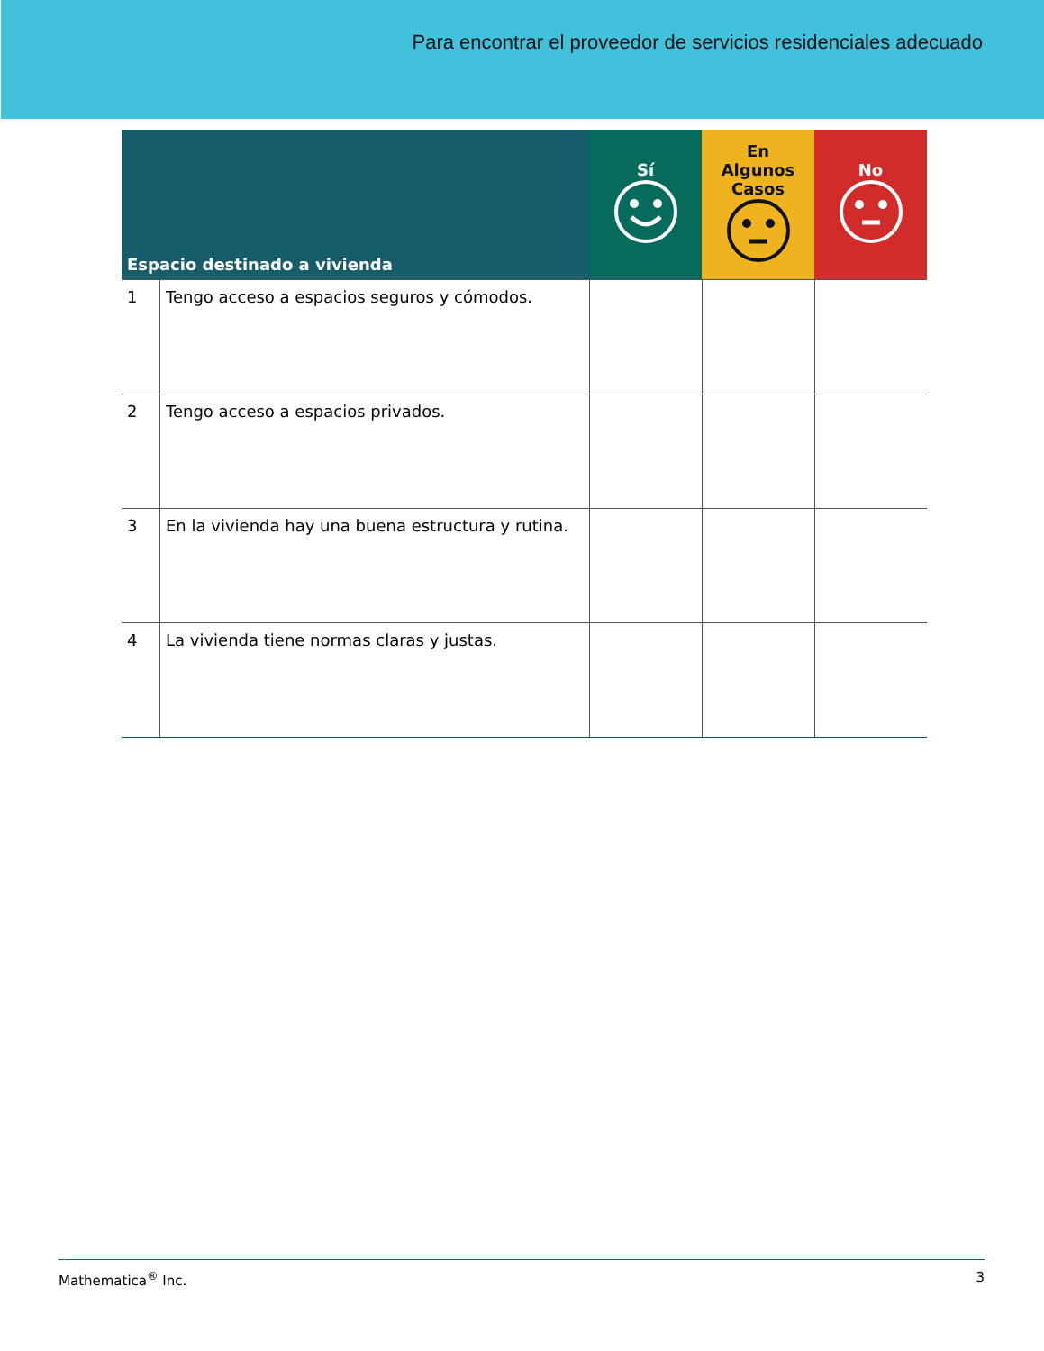Para encontrar el proveedor de servicios residenciales adecuado
| Espacio destinado a vivienda | | Sí | En Algunos Casos | No |
| --- | --- | --- | --- | --- |
| 1 | Tengo acceso a espacios seguros y cómodos. | | | |
| 2 | Tengo acceso a espacios privados. | | | |
| 3 | En la vivienda hay una buena estructura y rutina. | | | |
| 4 | La vivienda tiene normas claras y justas. | | | |
Mathematica<sup>®</sup> Inc. 3